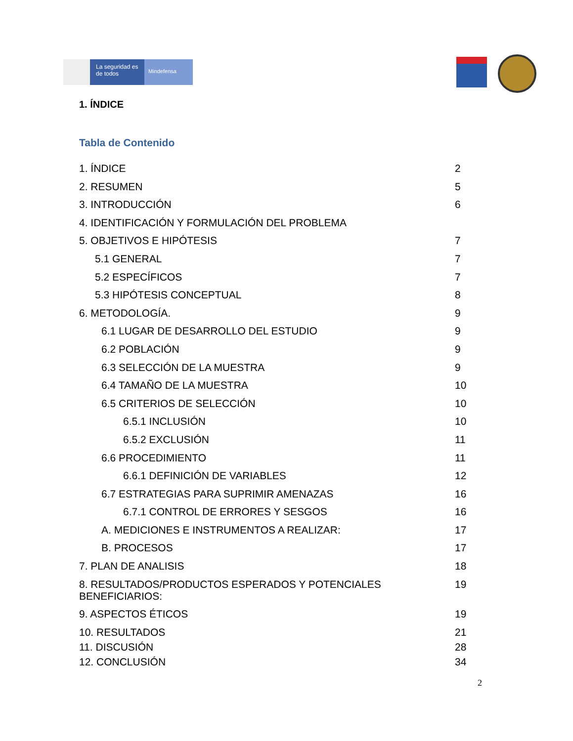La seguridad es de todos
Mindefensa
1. ÍNDICE
Tabla de Contenido
1. ÍNDICE 2
2. RESUMEN 5
3. INTRODUCCIÓN 6
4. IDENTIFICACIÓN Y FORMULACIÓN DEL PROBLEMA
5. OBJETIVOS E HIPÓTESIS 7
5.1 GENERAL 7
5.2 ESPECÍFICOS 7
5.3 HIPÓTESIS CONCEPTUAL 8
6. METODOLOGÍA. 9
6.1 LUGAR DE DESARROLLO DEL ESTUDIO 9
6.2 POBLACIÓN 9
6.3 SELECCIÓN DE LA MUESTRA 9
6.4 TAMAÑO DE LA MUESTRA 10
6.5 CRITERIOS DE SELECCIÓN 10
6.5.1 INCLUSIÓN 10
6.5.2 EXCLUSIÓN 11
6.6 PROCEDIMIENTO 11
6.6.1 DEFINICIÓN DE VARIABLES 12
6.7 ESTRATEGIAS PARA SUPRIMIR AMENAZAS 16
6.7.1 CONTROL DE ERRORES Y SESGOS 16
A. MEDICIONES E INSTRUMENTOS A REALIZAR: 17
B. PROCESOS 17
7. PLAN DE ANALISIS 18
8. RESULTADOS/PRODUCTOS ESPERADOS Y POTENCIALES
BENEFICIARIOS: 19
9. ASPECTOS ÉTICOS 19
10. RESULTADOS 21
11. DISCUSIÓN 28
12. CONCLUSIÓN 34
2